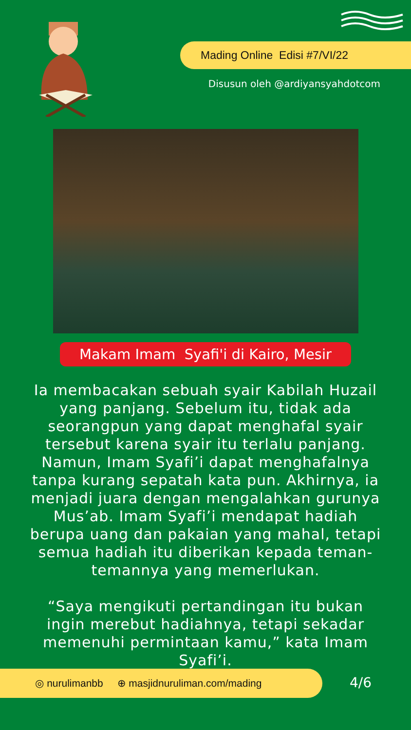Mading Online Edisi #7/VI/22
Disusun oleh @ardiyansyahdotcom
Makam Imam Syafi'i di Kairo, Mesir
Ia membacakan sebuah syair Kabilah Huzail yang panjang. Sebelum itu, tidak ada seorangpun yang dapat menghafal syair tersebut karena syair itu terlalu panjang. Namun, Imam Syafi’i dapat menghafalnya tanpa kurang sepatah kata pun. Akhirnya, ia menjadi juara dengan mengalahkan gurunya Mus’ab. Imam Syafi’i mendapat hadiah berupa uang dan pakaian yang mahal, tetapi semua hadiah itu diberikan kepada teman-temannya yang memerlukan.
“Saya mengikuti pertandingan itu bukan ingin merebut hadiahnya, tetapi sekadar memenuhi permintaan kamu,” kata Imam Syafi’i.
◎ nurulimanbb ⊕ masjidnuruliman.com/mading 4/6